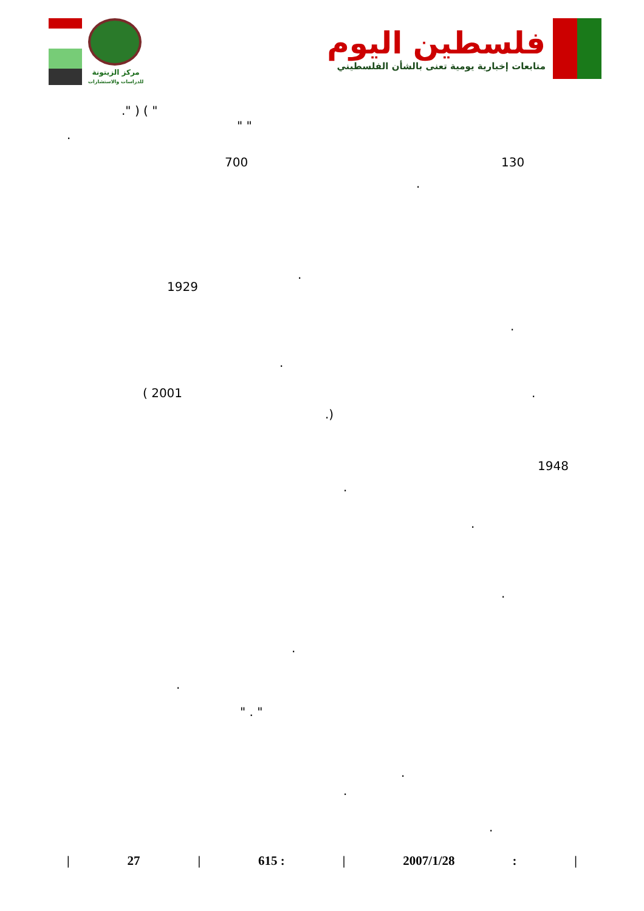مركز الزيتونة
للدراسات والاستشارات
فلسطين اليوم
متابعات إخبارية يومية تعنى بالشأن الفلسطيني
." ) ( "
" "
.
700 130
.
.
1929
.
.
( 2001 .
.)
1948
.
.
.
.
.
" . "
.
.
.
| 27 | 615 : | 2007/1/28: |